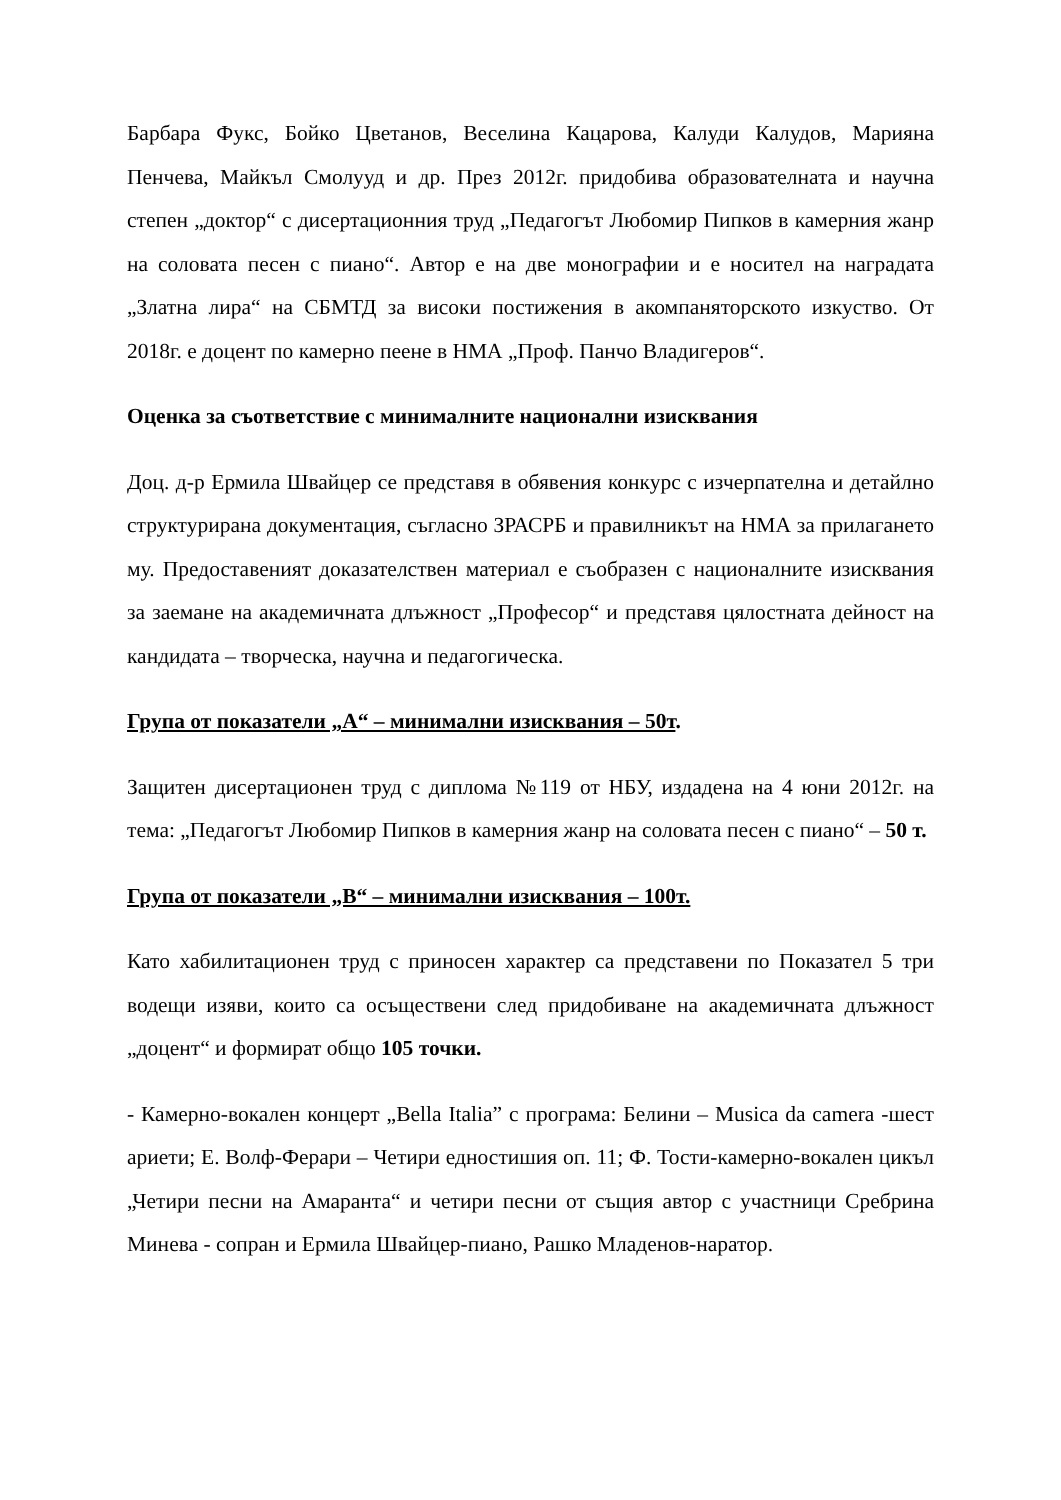Барбара Фукс, Бойко Цветанов, Веселина Кацарова, Калуди Калудов, Марияна Пенчева, Майкъл Смолууд и др. През 2012г. придобива образователната и научна степен „доктор“ с дисертационния труд „Педагогът Любомир Пипков в камерния жанр на соловата песен с пиано“. Автор е на две монографии и е носител на наградата „Златна лира“ на СБМТД за високи постижения в акомпаняторското изкуство. От 2018г. е доцент по камерно пеене в НМА „Проф. Панчо Владигеров“.
Оценка за съответствие с минималните национални изисквания
Доц. д-р Ермила Швайцер се представя в обявения конкурс с изчерпателна и детайлно структурирана документация, съгласно ЗРАСРБ и правилникът на НМА за прилагането му. Предоставеният доказателствен материал е съобразен с националните изисквания за заемане на академичната длъжност „Професор“ и представя цялостната дейност на кандидата – творческа, научна и педагогическа.
Група от показатели „А“ – минимални изисквания – 50т.
Защитен дисертационен труд с диплома №119 от НБУ, издадена на 4 юни 2012г. на тема: „Педагогът Любомир Пипков в камерния жанр на соловата песен с пиано“ – 50 т.
Група от показатели „В“ – минимални изисквания – 100т.
Като хабилитационен труд с приносен характер са представени по Показател 5 три водещи изяви, които са осъществени след придобиване на академичната длъжност „доцент“ и формират общо 105 точки.
- Камерно-вокален концерт „Bella Italia” с програма: Белини – Musica da camera -шест ариети; Е. Волф-Ферари – Четири едностишия оп. 11; Ф. Тости-камерно-вокален цикъл „Четири песни на Амаранта“ и четири песни от същия автор с участници Сребрина Минева - сопран и Ермила Швайцер-пиано, Рашко Младенов-наратор.